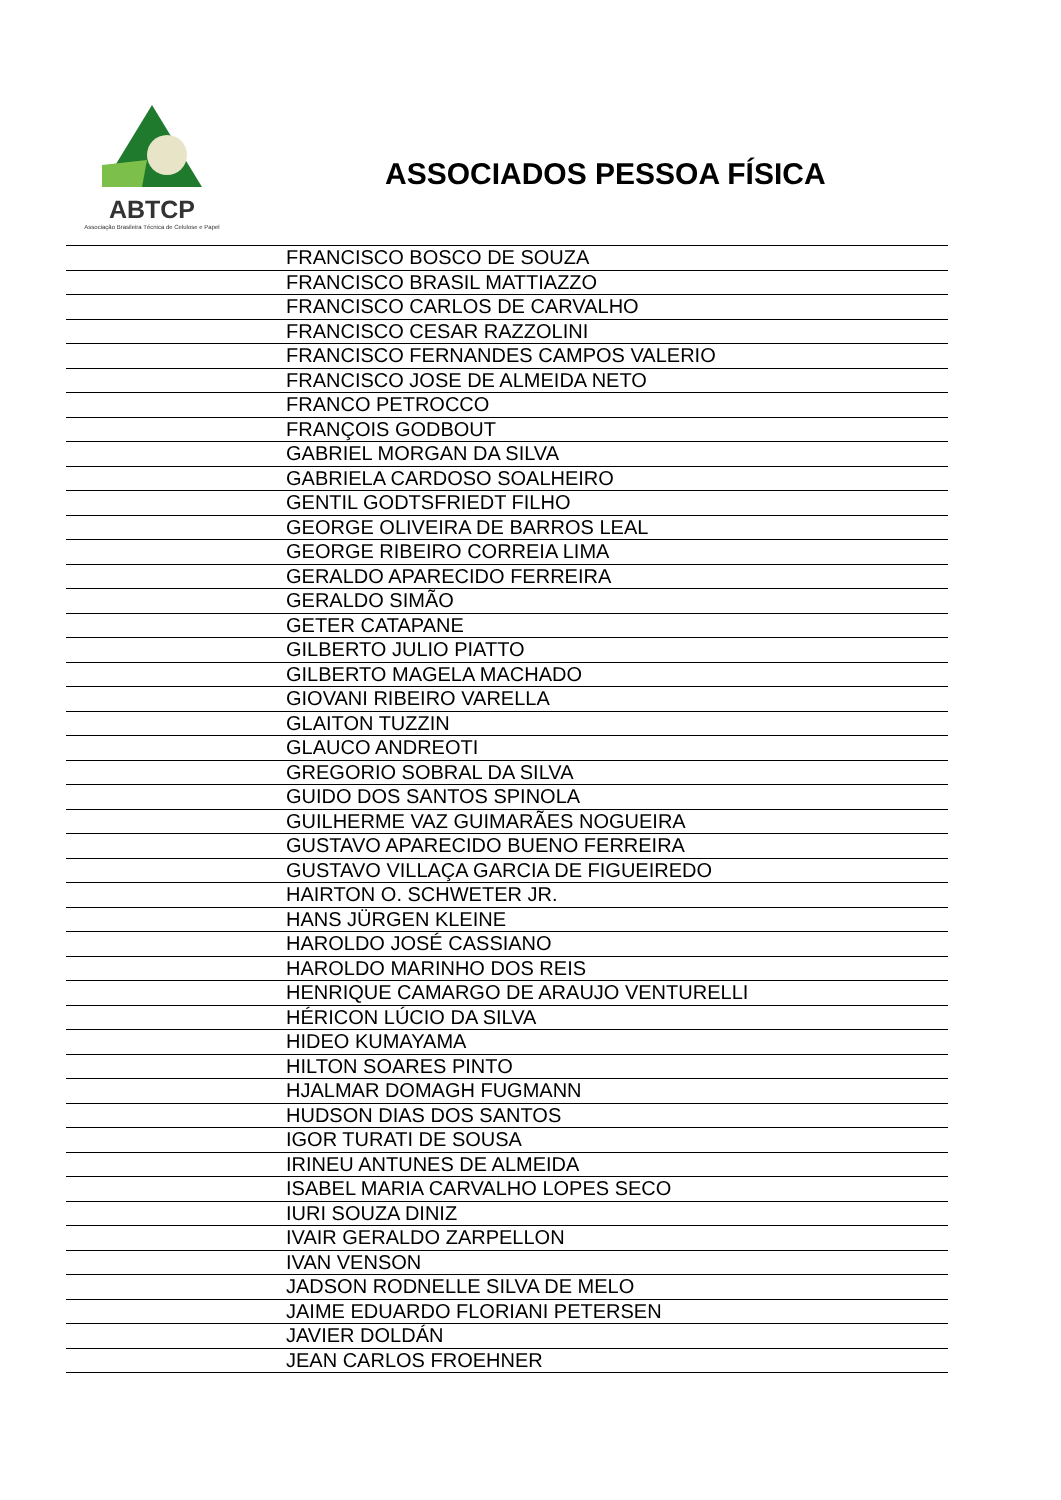ABTCP
Associação Brasileira Técnica de Celulose e Papel
ASSOCIADOS PESSOA FÍSICA
| | FRANCISCO BOSCO DE SOUZA |
| | FRANCISCO BRASIL MATTIAZZO |
| | FRANCISCO CARLOS DE CARVALHO |
| | FRANCISCO CESAR RAZZOLINI |
| | FRANCISCO FERNANDES CAMPOS VALERIO |
| | FRANCISCO JOSE DE ALMEIDA NETO |
| | FRANCO PETROCCO |
| | FRANÇOIS GODBOUT |
| | GABRIEL MORGAN DA SILVA |
| | GABRIELA CARDOSO SOALHEIRO |
| | GENTIL GODTSFRIEDT FILHO |
| | GEORGE OLIVEIRA DE BARROS LEAL |
| | GEORGE RIBEIRO CORREIA LIMA |
| | GERALDO APARECIDO FERREIRA |
| | GERALDO SIMÃO |
| | GETER CATAPANE |
| | GILBERTO JULIO PIATTO |
| | GILBERTO MAGELA MACHADO |
| | GIOVANI RIBEIRO VARELLA |
| | GLAITON TUZZIN |
| | GLAUCO ANDREOTI |
| | GREGORIO SOBRAL DA SILVA |
| | GUIDO DOS SANTOS SPINOLA |
| | GUILHERME VAZ GUIMARÃES NOGUEIRA |
| | GUSTAVO APARECIDO BUENO FERREIRA |
| | GUSTAVO VILLAÇA GARCIA DE FIGUEIREDO |
| | HAIRTON O. SCHWETER JR. |
| | HANS JÜRGEN KLEINE |
| | HAROLDO JOSÉ CASSIANO |
| | HAROLDO MARINHO DOS REIS |
| | HENRIQUE CAMARGO DE ARAUJO VENTURELLI |
| | HÉRICON LÚCIO DA SILVA |
| | HIDEO KUMAYAMA |
| | HILTON SOARES PINTO |
| | HJALMAR DOMAGH FUGMANN |
| | HUDSON DIAS DOS SANTOS |
| | IGOR TURATI DE SOUSA |
| | IRINEU ANTUNES DE ALMEIDA |
| | ISABEL MARIA CARVALHO LOPES SECO |
| | IURI SOUZA DINIZ |
| | IVAIR GERALDO ZARPELLON |
| | IVAN VENSON |
| | JADSON RODNELLE SILVA DE MELO |
| | JAIME EDUARDO FLORIANI PETERSEN |
| | JAVIER DOLDÁN |
| | JEAN CARLOS FROEHNER |